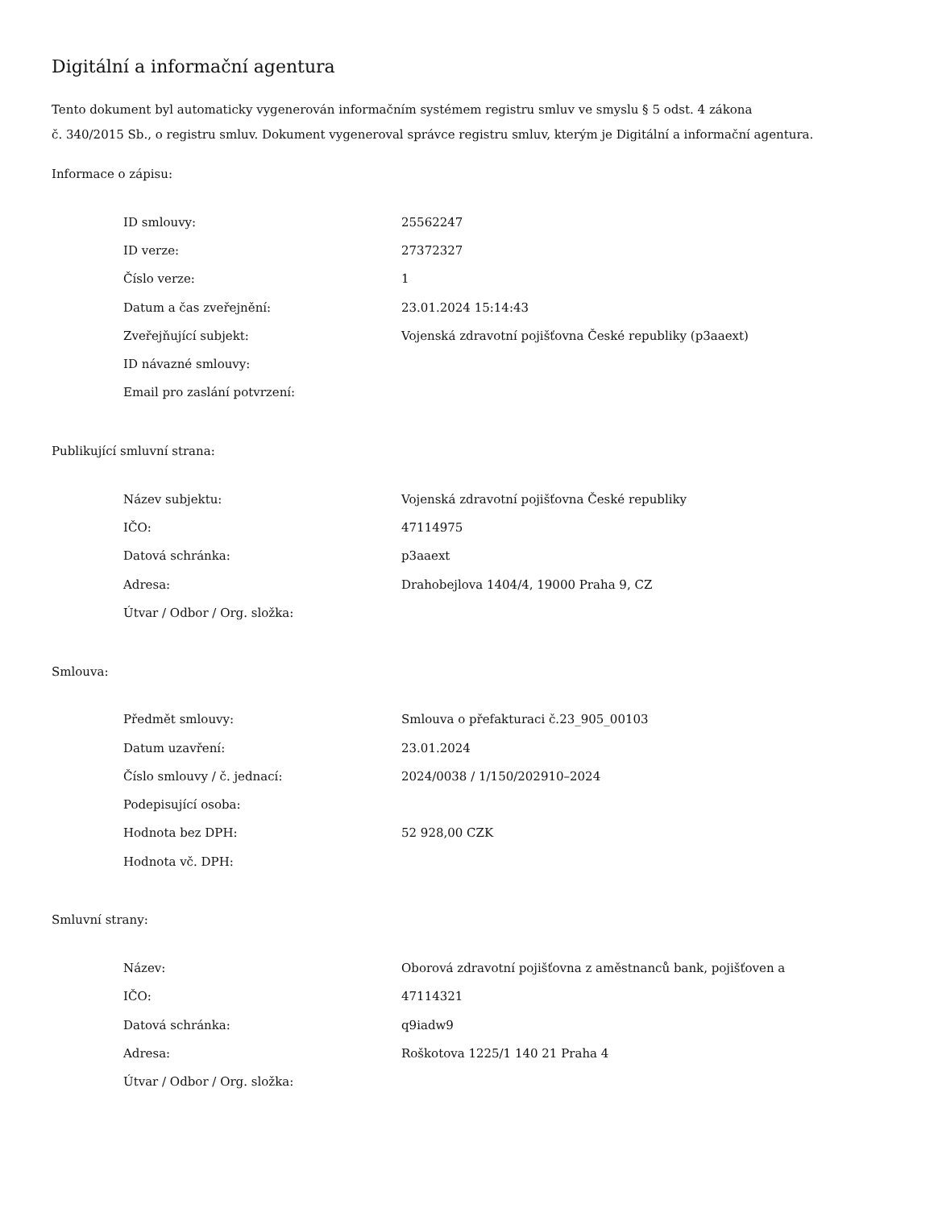Digitální a informační agentura
Tento dokument byl automaticky vygenerován informačním systémem registru smluv ve smyslu § 5 odst. 4 zákona
č. 340/2015 Sb., o registru smluv. Dokument vygeneroval správce registru smluv, kterým je Digitální a informační agentura.
Informace o zápisu:
| ID smlouvy: | 25562247 |
| ID verze: | 27372327 |
| Číslo verze: | 1 |
| Datum a čas zveřejnění: | 23.01.2024 15:14:43 |
| Zveřejňující subjekt: | Vojenská zdravotní pojišťovna České republiky (p3aaext) |
| ID návazné smlouvy: | |
| Email pro zaslání potvrzení: | |
Publikující smluvní strana:
| Název subjektu: | Vojenská zdravotní pojišťovna České republiky |
| IČO: | 47114975 |
| Datová schránka: | p3aaext |
| Adresa: | Drahobejlova 1404/4, 19000 Praha 9, CZ |
| Útvar / Odbor / Org. složka: | |
Smlouva:
| Předmět smlouvy: | Smlouva o přefakturaci č.23_905_00103 |
| Datum uzavření: | 23.01.2024 |
| Číslo smlouvy / č. jednací: | 2024/0038 / 1/150/202910–2024 |
| Podepisující osoba: | |
| Hodnota bez DPH: | 52 928,00 CZK |
| Hodnota vč. DPH: | |
Smluvní strany:
| Název: | Oborová zdravotní pojišťovna z aměstnanců bank, pojišťoven a |
| IČO: | 47114321 |
| Datová schránka: | q9iadw9 |
| Adresa: | Roškotova 1225/1 140 21 Praha 4 |
| Útvar / Odbor / Org. složka: | |